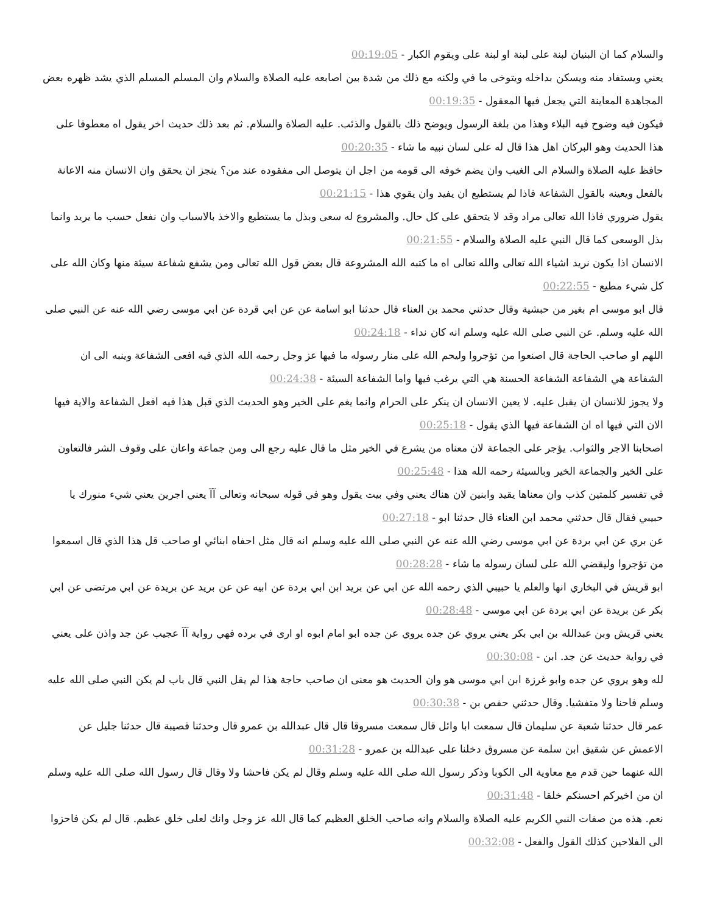والسلام كما ان البنيان لبنة على لبنة او لبنة على ويقوم الكبار - 00:19:05
يعني ويستفاد منه ويسكن بداخله ويتوخى ما في ولكنه مع ذلك من شدة بين اصابعه عليه الصلاة والسلام وان المسلم المسلم الذي يشد ظهره بعض المجاهدة المعاينة التي يجعل فيها المعقول - 00:19:35
فيكون فيه وضوح فيه البلاء وهذا من بلغة الرسول ويوضح ذلك بالقول والذئب. عليه الصلاة والسلام. ثم بعد ذلك حديث اخر يقول اه معطوفا على هذا الحديث وهو البركان اهل هذا قال له على لسان نبيه ما شاء - 00:20:35
حافظ عليه الصلاة والسلام الى الغيب وان يضم خوفه الى قومه من اجل ان يتوصل الى مفقوده عند من؟ ينجز ان يحقق وان الانسان منه الاعانة بالفعل ويعينه بالقول الشفاعة فاذا لم يستطيع ان يفيد وان يقوي هذا - 00:21:15
يقول ضروري فاذا الله تعالى مراد وقد لا يتحقق على كل حال. والمشروع له سعى وبذل ما يستطيع والاخذ بالاسباب وان نفعل حسب ما يريد وانما بذل الوسعى كما قال النبي عليه الصلاة والسلام - 00:21:55
الانسان اذا يكون نريد اشياء الله تعالى والله تعالى اه ما كتبه الله المشروعة قال بعض قول الله تعالى ومن يشفع شفاعة سيئة منها وكان الله على كل شيء مطيع - 00:22:55
قال ابو موسى ام بغير من حبشية وقال حدثني محمد بن العناء قال حدثنا ابو اسامة عن عن ابي قردة عن ابي موسى رضي الله عنه عن النبي صلى الله عليه وسلم. عن النبي صلى الله عليه وسلم انه كان نداء - 00:24:18
اللهم او صاحب الحاجة قال اصنعوا من تؤجروا وليحم الله على منار رسوله ما فيها عز وجل رحمه الله الذي فيه افعى الشفاعة وينبه الى ان الشفاعة هي الشفاعة الشفاعة الحسنة هي التي يرغب فيها واما الشفاعة السيئة - 00:24:38
ولا يجوز للانسان ان يقبل عليه. لا يعين الانسان ان ينكر على الحرام وانما يغم على الخير وهو الحديث الذي قبل هذا فيه افعل الشفاعة والاية فيها الان التي فيها اه ان الشفاعة فيها الذي يقول - 00:25:18
اصحابنا الاجر والثواب. يؤجر على الجماعة لان معناه من يشرع في الخير مثل ما قال عليه رجع الى ومن جماعة واعان على وقوف الشر فالتعاون على الخير والجماعة الخير وبالسيئة رحمه الله هذا - 00:25:48
في تفسير كلمتين كذب وان معناها يقيد وابنين لان هناك يعني وفي بيت يقول وهو في قوله سبحانه وتعالى آآ يعني اجرين يعني شيء منورك يا حبيبي فقال قال حدثني محمد ابن العناء قال حدثنا ابو - 00:27:18
عن بري عن ابي بردة عن ابي موسى رضي الله عنه عن النبي صلى الله عليه وسلم انه قال مثل احفاه ابنائي او صاحب قل هذا الذي قال اسمعوا من تؤجروا وليقضي الله على لسان رسوله ما شاء - 00:28:28
ابو قريش في البخاري انها والعلم يا حبيبي الذي رحمه الله عن ابي عن بريد ابن ابي بردة عن ابيه عن عن بريد عن بريدة عن ابي مرتضى عن ابي بكر عن بريدة عن ابي بردة عن ابي موسى - 00:28:48
يعني قريش وبن عبدالله بن ابي بكر يعني يروي عن جده يروي عن جده ابو امام ابوه او ارى في برده فهي رواية آآ عجيب عن جد واذن على يعني في رواية حديث عن جد. ابن - 00:30:08
لله وهو يروي عن جده وابو غرزة ابن ابي موسى هو وان الحديث هو معنى ان صاحب حاجة هذا لم يقل النبي قال باب لم يكن النبي صلى الله عليه وسلم فاحنا ولا متفشيا. وقال حدثني حفص بن - 00:30:38
عمر قال حدثنا شعبة عن سليمان قال سمعت ابا وائل قال سمعت مسروقا قال قال عبدالله بن عمرو قال وحدثنا قصيبة قال حدثنا جليل عن الاعمش عن شقيق ابن سلمة عن مسروق دخلنا على عبدالله بن عمرو - 00:31:28
الله عنهما حين قدم مع معاوية الى الكوبا وذكر رسول الله صلى الله عليه وسلم وقال لم يكن فاحشا ولا وقال قال رسول الله صلى الله عليه وسلم ان من اخيركم احسنكم خلقا - 00:31:48
نعم. هذه من صفات النبي الكريم عليه الصلاة والسلام وانه صاحب الخلق العظيم كما قال الله عز وجل وانك لعلى خلق عظيم. قال لم يكن فاحزوا الى الفلاحين كذلك القول والفعل - 00:32:08